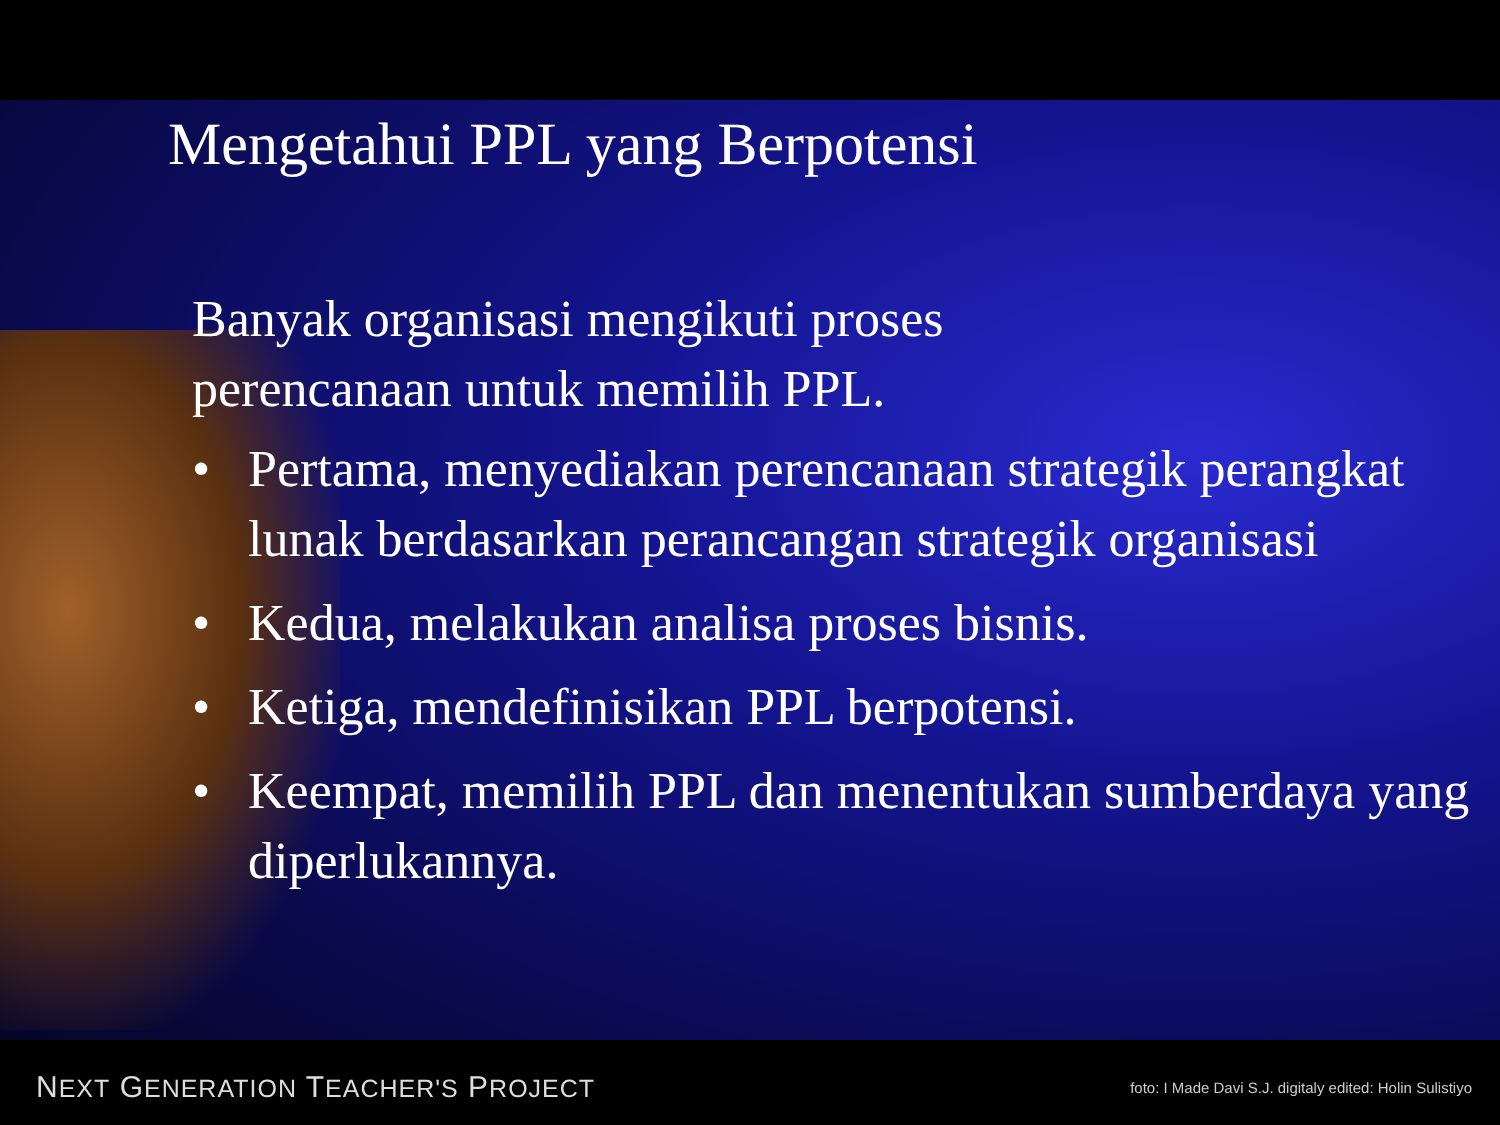Mengetahui PPL yang Berpotensi
Banyak organisasi mengikuti proses perencanaan untuk memilih PPL.
• Pertama, menyediakan perencanaan strategik perangkat lunak berdasarkan perancangan strategik organisasi
• Kedua, melakukan analisa proses bisnis.
• Ketiga, mendefinisikan PPL berpotensi.
• Keempat, memilih PPL dan menentukan sumberdaya yang diperlukannya.
NEXT GENERATION TEACHER'S PROJECT foto: I Made Davi S.J. digitaly edited: Holin Sulistiyo